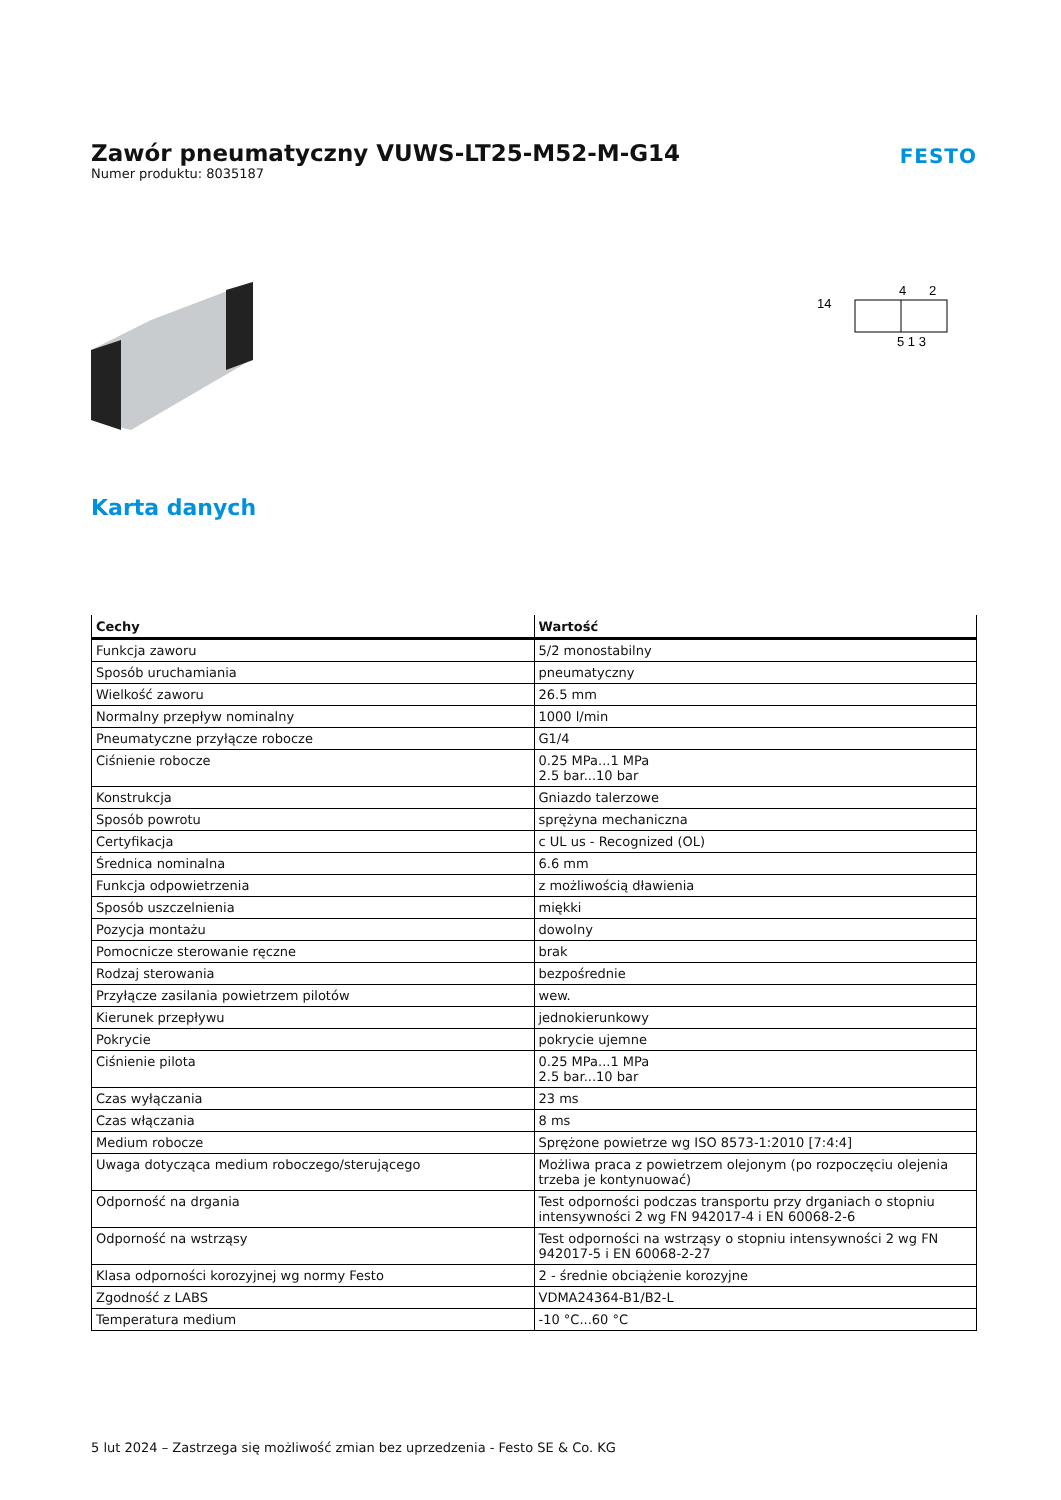Zawór pneumatyczny VUWS-LT25-M52-M-G14
Numer produktu: 8035187
FESTO
14
4
2
5 1 3
Karta danych
| Cechy | Wartość |
| --- | --- |
| Funkcja zaworu | 5/2 monostabilny |
| Sposób uruchamiania | pneumatyczny |
| Wielkość zaworu | 26.5 mm |
| Normalny przepływ nominalny | 1000 l/min |
| Pneumatyczne przyłącze robocze | G1/4 |
| Ciśnienie robocze | 0.25 MPa...1 MPa 2.5 bar...10 bar |
| Konstrukcja | Gniazdo talerzowe |
| Sposób powrotu | sprężyna mechaniczna |
| Certyfikacja | c UL us - Recognized (OL) |
| Średnica nominalna | 6.6 mm |
| Funkcja odpowietrzenia | z możliwością dławienia |
| Sposób uszczelnienia | miękki |
| Pozycja montażu | dowolny |
| Pomocnicze sterowanie ręczne | brak |
| Rodzaj sterowania | bezpośrednie |
| Przyłącze zasilania powietrzem pilotów | wew. |
| Kierunek przepływu | jednokierunkowy |
| Pokrycie | pokrycie ujemne |
| Ciśnienie pilota | 0.25 MPa...1 MPa 2.5 bar...10 bar |
| Czas wyłączania | 23 ms |
| Czas włączania | 8 ms |
| Medium robocze | Sprężone powietrze wg ISO 8573-1:2010 [7:4:4] |
| Uwaga dotycząca medium roboczego/sterującego | Możliwa praca z powietrzem olejonym (po rozpoczęciu olejenia trzeba je kontynuować) |
| Odporność na drgania | Test odporności podczas transportu przy drganiach o stopniu intensywności 2 wg FN 942017-4 i EN 60068-2-6 |
| Odporność na wstrząsy | Test odporności na wstrząsy o stopniu intensywności 2 wg FN 942017-5 i EN 60068-2-27 |
| Klasa odporności korozyjnej wg normy Festo | 2 - średnie obciążenie korozyjne |
| Zgodność z LABS | VDMA24364-B1/B2-L |
| Temperatura medium | -10 °C...60 °C |
5 lut 2024 – Zastrzega się możliwość zmian bez uprzedzenia - Festo SE & Co. KG